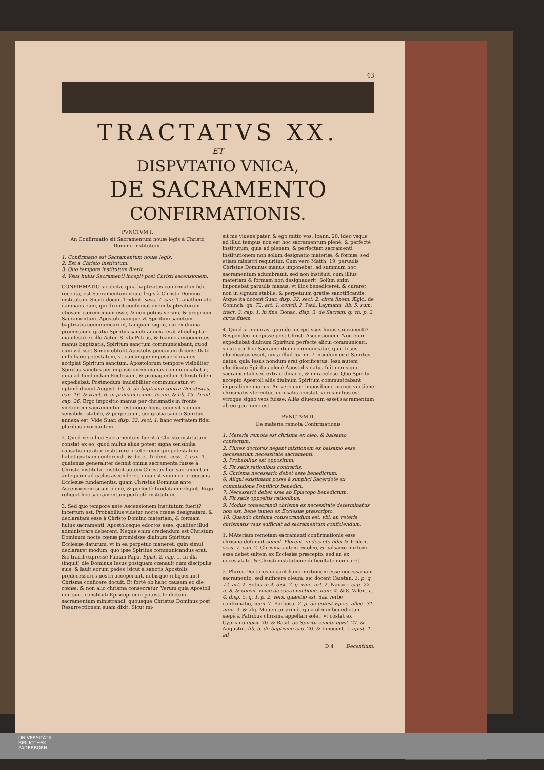43
TRACTATVS XX.
ET
DISPVTATIO VNICA,
DE SACRAMENTO
CONFIRMATIONIS.
PVNCTVM I.
An Confirmatio sit Sacramentum nouæ legis à Christo Domino institutum.
1. Confirmatio est Sacramentum nouæ legis.
2. Est à Christo institutum.
3. Quo tempore institutum fuerit.
4. Vsus huius Sacramenti incepit post Christi ascensionem.
CONFIRMATIO sic dicta, quia baptizatos confirmat in fide recepta, est Sacramentum nouæ legis à Christo Domino institutum. Sicuti docuit Trident. sess. 7. can. 1. anathemate, damnans eum, qui dixerit confirmationem baptizatorum otiosam cæremoniam esse, & non potius verum, & proprium Sacramentum. Apostoli namque vt Spiritum sanctum baptizatis communicarent, tanquam signo, cui ex diuina promissione gratia Spiritus sancti annexa erat vt colligitur manifestè ex illo Actor. 8. vbi Petrus, & Ioannes imponentes manus baptizatis, Spiritum sanctum communicabant, quod cum vidisset Simon obtulit Apostolis pecuniam dicens: Date mihi hanc potestatem, vt cuicunque imposuero manus accipiat Spiritum sanctum. Apostolorum tempore visibiliter Spiritus sanctus per impositionem manus communicabatur, quia ad fundandam Ecclesiam, & propagandam Christi fidem expediebat. Postmodum inuisibiliter communicatur, vt optimè docuit August. lib. 3. de baptismo contra Donatistas, cap. 16. & tract. 6. in primam canon. Ioann. & lib. 15. Trinit. cap. 26. Ergo impositio manus per chrismatis in fronte vnctionem sacramentum est nouæ legis, cum sit signum sensibile, stabile, & perpetuum, cui gratia sancti Spiritus annexa est. Vide Suar. disp. 32. sect. 1. hanc veritatem fidei pluribus exornantem.
2. Quod vero hoc Sacramentum fuerit à Christo institutum constat ex eo, quod nullus alius potest signa sensibilia causatiua gratiæ instituere præter eum qui potestatem habet gratiam conferendi, & docet Trident. sess. 7. can. 1. quatenus generaliter definit omnia sacramenta fuisse à Christo instituta. Instituit autem Christus hoc sacramentum antequam ad cælos ascenderet, quia est vnum ex præcipuis Ecclesiæ fundamentis, quam Christus Dominus ante Ascensionem suam plenè, & perfectè fundatam reliquit. Ergo reliquit hoc sacramentum perfectè institutum.
3. Sed quo tempore ante Ascensionem institutum fuerit? incertum est. Probabilius videtur nocte cœnæ designatam, & declaratam esse à Christo Domino materiam, & formam huius sacramenti, Apostolosque edoctos esse, qualiter illud administrare deberent. Neque enim credendum est Christum Dominum nocte cœnæ promisisse diuinum Spiritum Ecclesiæ daturum, vt in ea perpetuò maneret, quin simul declararet modum, quo ipse Spiritus communicandus erat. Sic tradit expressè Fabian Papa, Epist. 2. cap. 1. In illa (inquit) die Dominus Iesus postquam cœnauit cum discipulis suis, & lauit eorum pedes (sicut à sanctis Apostolis prędecessores nostri acceperunt, nobisque reliquerunt) Chrisma conficere docuit. Et fortè ob hanc causam eo die cœnæ, & non alio chrisma consecratur. Verùm quia Apostoli non sunt constituti Episcopi cum potestate dictum sacramentum ministrandi, quousque Christus Dominus post Resurrectionem suam dixit: Sicut mi-
sit me viuens pater, & ego mitto vos, Ioann. 20. ideo vsque ad illud tempus non est hoc sacramentum plenè; & perfectè institutum, quia ad plenam, & perfectam sacramenti institutionem non solum designatio materiæ, & formæ, sed etiam ministri requiritur. Cum vero Matth. 19. paruulis Christus Dominus manus imponebat, ad summum hoc sacramentum adumbrauit, sed non instituit, cum illius materiam & formam non designauerit. Solùm enim imponebat paruulis manus, vt illos benediceret, & curaret, non in signum stabile, & perpetuum gratiæ sanctificantis. Atque ita docent Suar. disp. 32. sect. 2. circa finem. Ægid. de Coninch. qu. 72. art. 1. concil. 2. Paul. Laymann. lib. 5. sum. tract. 3. cap. 1. in fine. Bonac. disp. 3. de Sacram. q. vn. p. 2. circa finem.
4. Quod si inquiras, quando incepit vsus huius sacramenti? Respondeo incepisse post Christi Ascensionem. Non enim expediebat diuinum Spiritum perfectè alicui communicari, sicuti per hoc Sacramentum communicatur, quin Iesus glorificatus esset, iuxta illud Ioann. 7. nondum erat Spiritus datus, quia Iesus nondum erat glorificatus, Iesu autem glorificato Spiritus plenè Apostolis datus fuit non signo sacramentali sed extraordinario, & miraculoso. Quo Spiritu accepto Apostoli aliis diuinum Spiritum communicabant impositione manus. An vero cum impositione manus vnctione chrismatis vterentur, non satis constat, verosimilius est vtroque signo vsos fuisse. Aliàs diuersum esset sacramentum ab eo quo nunc est.
PVNCTVM II.
De materia remota Confirmationis
1. Materia remota est chrisma ex oleo, & balsamo confectum.
2. Plures doctores negant mixtionem ex balsamo esse necessariam necessitate sacramenti.
3. Probabilius est oppositum.
4. Fit satis rationibus contrariis.
5. Chrisma necessario debet esse benedictum.
6. Aliqui existimant posse à simplici Sacerdote ex commissione Pontificis benedici.
7. Necessariò debet esse ab Episcopo benedictum.
8. Fit satis oppositis rationibus.
9. Modus consecrandi chrisma ex necessitate determinatus non est, benè tamen ex Ecclesiæ præscripto.
10. Quando chrisma consecrandum est, vbi, an veteris chrismatis vsus sufficiat ad sacramentum conficiendum.
1. MAteriam remotam sacramenti confirmationis esse chrisma definiuit concil. Florent. in decreto fidei & Trident. sess. 7. can. 2. Chrisma autem ex oleo, & balsamo mixtum esse debet saltem ex Ecclesiæ præcepto, sed an ex necessitate, & Christi institutione difficultate non caret.
2. Plures Doctores negant hanc mixtionem esse necessariam sacramento, sed sufficere oleum; sic docent Caietan. 3. p. q. 72. art. 2. Sotus in 4. dist. 7. q. vnic. art. 2. Nauarr. cap. 22. n. 8. & consil. vnico de sacra vnctione, num. 4. & 8. Valen. t. 4. disp. 5. q. 1. p. 2. vers. quæstio est. Saà verbo confirmatio, num. 7. Barbosa, 2. p. de potest Episc. alleg. 31. num. 3. & alij. Mouentur primò, quia oleum benedictum sæpè à Patribus chrisma appellari solet, vt cõstat ex Cypriano epist. 70. & Basil. de Spiritu sancto epist. 27. & Augustin. lib. 5. de baptismo cap. 20. & Innocent. I. epist. 1. ad
D 4 Decentium,
UNIVERSITÄTS-
BIBLIOTHEK
PADERBORN